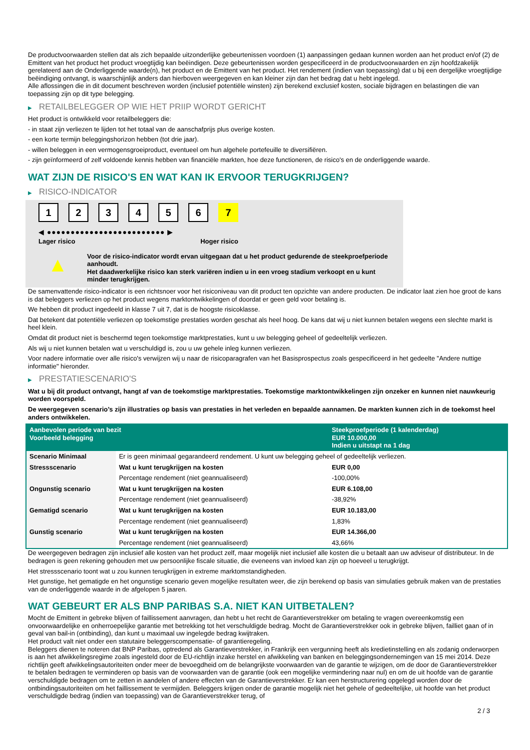De productvoorwaarden stellen dat als zich bepaalde uitzonderlijke gebeurtenissen voordoen (1) aanpassingen gedaan kunnen worden aan het product en/of (2) de Emittent van het product het product vroegtijdig kan beëindigen. Deze gebeurtenissen worden gespecificeerd in de productvoorwaarden en zijn hoofdzakelijk gerelateerd aan de Onderliggende waarde(n), het product en de Emittent van het product. Het rendement (indien van toepassing) dat u bij een dergelijke vroegtijdige beëindiging ontvangt, is waarschijnlijk anders dan hierboven weergegeven en kan kleiner zijn dan het bedrag dat u hebt ingelegd.
Alle aflossingen die in dit document beschreven worden (inclusief potentiële winsten) zijn berekend exclusief kosten, sociale bijdragen en belastingen die van toepassing zijn op dit type belegging.
▶ RETAILBELEGGER OP WIE HET PRIIP WORDT GERICHT
Het product is ontwikkeld voor retailbeleggers die:
- in staat zijn verliezen te lijden tot het totaal van de aanschafprijs plus overige kosten.
- een korte termijn beleggingshorizon hebben (tot drie jaar).
- willen beleggen in een vermogensgroeiproduct, eventueel om hun algehele portefeuille te diversifiëren.
- zijn geïnformeerd of zelf voldoende kennis hebben van financiële markten, hoe deze functioneren, de risico's en de onderliggende waarde.
WAT ZIJN DE RISICO'S EN WAT KAN IK ERVOOR TERUGKRIJGEN?
▶ RISICO-INDICATOR
1 2 3 4 5 6 7
◀ ●●●●●●●●●●●●●●●●●●●●●●●●● ▶
Lager risico Hoger risico
▲
Voor de risico-indicator wordt ervan uitgegaan dat u het product gedurende de steekproefperiode aanhoudt.
Het daadwerkelijke risico kan sterk variëren indien u in een vroeg stadium verkoopt en u kunt minder terugkrijgen.
De samenvattende risico-indicator is een richtsnoer voor het risiconiveau van dit product ten opzichte van andere producten. De indicator laat zien hoe groot de kans is dat beleggers verliezen op het product wegens marktontwikkelingen of doordat er geen geld voor betaling is.
We hebben dit product ingedeeld in klasse 7 uit 7, dat is de hoogste risicoklasse.
Dat betekent dat potentiële verliezen op toekomstige prestaties worden geschat als heel hoog. De kans dat wij u niet kunnen betalen wegens een slechte markt is heel klein.
Omdat dit product niet is beschermd tegen toekomstige marktprestaties, kunt u uw belegging geheel of gedeeltelijk verliezen.
Als wij u niet kunnen betalen wat u verschuldigd is, zou u uw gehele inleg kunnen verliezen.
Voor nadere informatie over alle risico's verwijzen wij u naar de risicoparagrafen van het Basisprospectus zoals gespecificeerd in het gedeelte "Andere nuttige informatie" hieronder.
▶ PRESTATIESCENARIO'S
Wat u bij dit product ontvangt, hangt af van de toekomstige marktprestaties. Toekomstige marktontwikkelingen zijn onzeker en kunnen niet nauwkeurig worden voorspeld.
De weergegeven scenario’s zijn illustraties op basis van prestaties in het verleden en bepaalde aannamen. De markten kunnen zich in de toekomst heel anders ontwikkelen.
| Aanbevolen periode van bezit Voorbeeld belegging | | Steekproefperiode (1 kalenderdag) EUR 10.000,00 Indien u uitstapt na 1 dag |
| Scenario Minimaal | Er is geen minimaal gegarandeerd rendement. U kunt uw belegging geheel of gedeeltelijk verliezen. | |
| Stressscenario | Wat u kunt terugkrijgen na kosten | EUR 0,00 |
| | Percentage rendement (niet geannualiseerd) | -100,00% |
| Ongunstig scenario | Wat u kunt terugkrijgen na kosten | EUR 6.108,00 |
| | Percentage rendement (niet geannualiseerd) | -38,92% |
| Gematigd scenario | Wat u kunt terugkrijgen na kosten | EUR 10.183,00 |
| | Percentage rendement (niet geannualiseerd) | 1,83% |
| Gunstig scenario | Wat u kunt terugkrijgen na kosten | EUR 14.366,00 |
| | Percentage rendement (niet geannualiseerd) | 43,66% |
De weergegeven bedragen zijn inclusief alle kosten van het product zelf, maar mogelijk niet inclusief alle kosten die u betaalt aan uw adviseur of distributeur. In de bedragen is geen rekening gehouden met uw persoonlijke fiscale situatie, die eveneens van invloed kan zijn op hoeveel u terugkrijgt.
Het stressscenario toont wat u zou kunnen terugkrijgen in extreme marktomstandigheden.
Het gunstige, het gematigde en het ongunstige scenario geven mogelijke resultaten weer, die zijn berekend op basis van simulaties gebruik maken van de prestaties van de onderliggende waarde in de afgelopen 5 jaaren.
WAT GEBEURT ER ALS BNP PARIBAS S.A. NIET KAN UITBETALEN?
Mocht de Emittent in gebreke blijven of faillissement aanvragen, dan hebt u het recht de Garantieverstrekker om betaling te vragen overeenkomstig een onvoorwaardelijke en onherroepelijke garantie met betrekking tot het verschuldigde bedrag. Mocht de Garantieverstrekker ook in gebreke blijven, failliet gaan of in geval van bail-in (ontbinding), dan kunt u maximaal uw ingelegde bedrag kwijtraken.
Het product valt niet onder een statutaire beleggerscompensatie- of garantieregeling.
Beleggers dienen te noteren dat BNP Paribas, optredend als Garantieverstrekker, in Frankrijk een vergunning heeft als kredietinstelling en als zodanig onderworpen is aan het afwikkelingsregime zoals ingesteld door de EU-richtlijn inzake herstel en afwikkeling van banken en beleggingsondernemingen van 15 mei 2014. Deze richtlijn geeft afwikkelingsautoriteiten onder meer de bevoegdheid om de belangrijkste voorwaarden van de garantie te wijzigen, om de door de Garantieverstrekker te betalen bedragen te verminderen op basis van de voorwaarden van de garantie (ook een mogelijke vermindering naar nul) en om de uit hoofde van de garantie verschuldigde bedragen om te zetten in aandelen of andere effecten van de Garantieverstrekker. Er kan een herstructurering opgelegd worden door de ontbindingsautoriteiten om het faillissement te vermijden. Beleggers krijgen onder de garantie mogelijk niet het gehele of gedeeltelijke, uit hoofde van het product verschuldigde bedrag (indien van toepassing) van de Garantieverstrekker terug, of
2 / 3